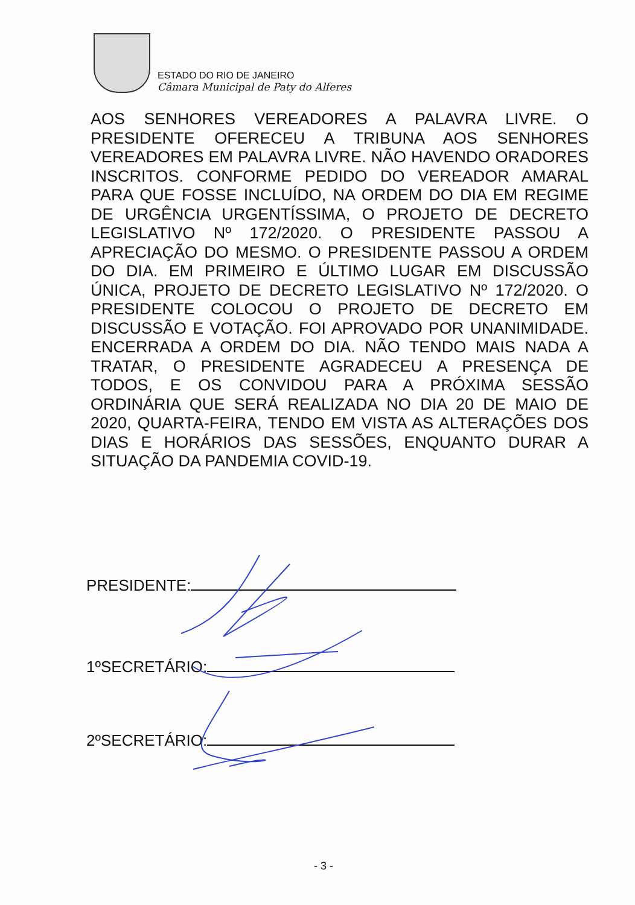ESTADO DO RIO DE JANEIRO
Câmara Municipal de Paty do Alferes
AOS SENHORES VEREADORES A PALAVRA LIVRE. O PRESIDENTE OFERECEU A TRIBUNA AOS SENHORES VEREADORES EM PALAVRA LIVRE. NÃO HAVENDO ORADORES INSCRITOS. CONFORME PEDIDO DO VEREADOR AMARAL PARA QUE FOSSE INCLUÍDO, NA ORDEM DO DIA EM REGIME DE URGÊNCIA URGENTÍSSIMA, O PROJETO DE DECRETO LEGISLATIVO Nº 172/2020. O PRESIDENTE PASSOU A APRECIAÇÃO DO MESMO. O PRESIDENTE PASSOU A ORDEM DO DIA. EM PRIMEIRO E ÚLTIMO LUGAR EM DISCUSSÃO ÚNICA, PROJETO DE DECRETO LEGISLATIVO Nº 172/2020. O PRESIDENTE COLOCOU O PROJETO DE DECRETO EM DISCUSSÃO E VOTAÇÃO. FOI APROVADO POR UNANIMIDADE. ENCERRADA A ORDEM DO DIA. NÃO TENDO MAIS NADA A TRATAR, O PRESIDENTE AGRADECEU A PRESENÇA DE TODOS, E OS CONVIDOU PARA A PRÓXIMA SESSÃO ORDINÁRIA QUE SERÁ REALIZADA NO DIA 20 DE MAIO DE 2020, QUARTA-FEIRA, TENDO EM VISTA AS ALTERAÇÕES DOS DIAS E HORÁRIOS DAS SESSÕES, ENQUANTO DURAR A SITUAÇÃO DA PANDEMIA COVID-19.
PRESIDENTE:
1ºSECRETÁRIO:
2ºSECRETÁRIO:
- 3 -